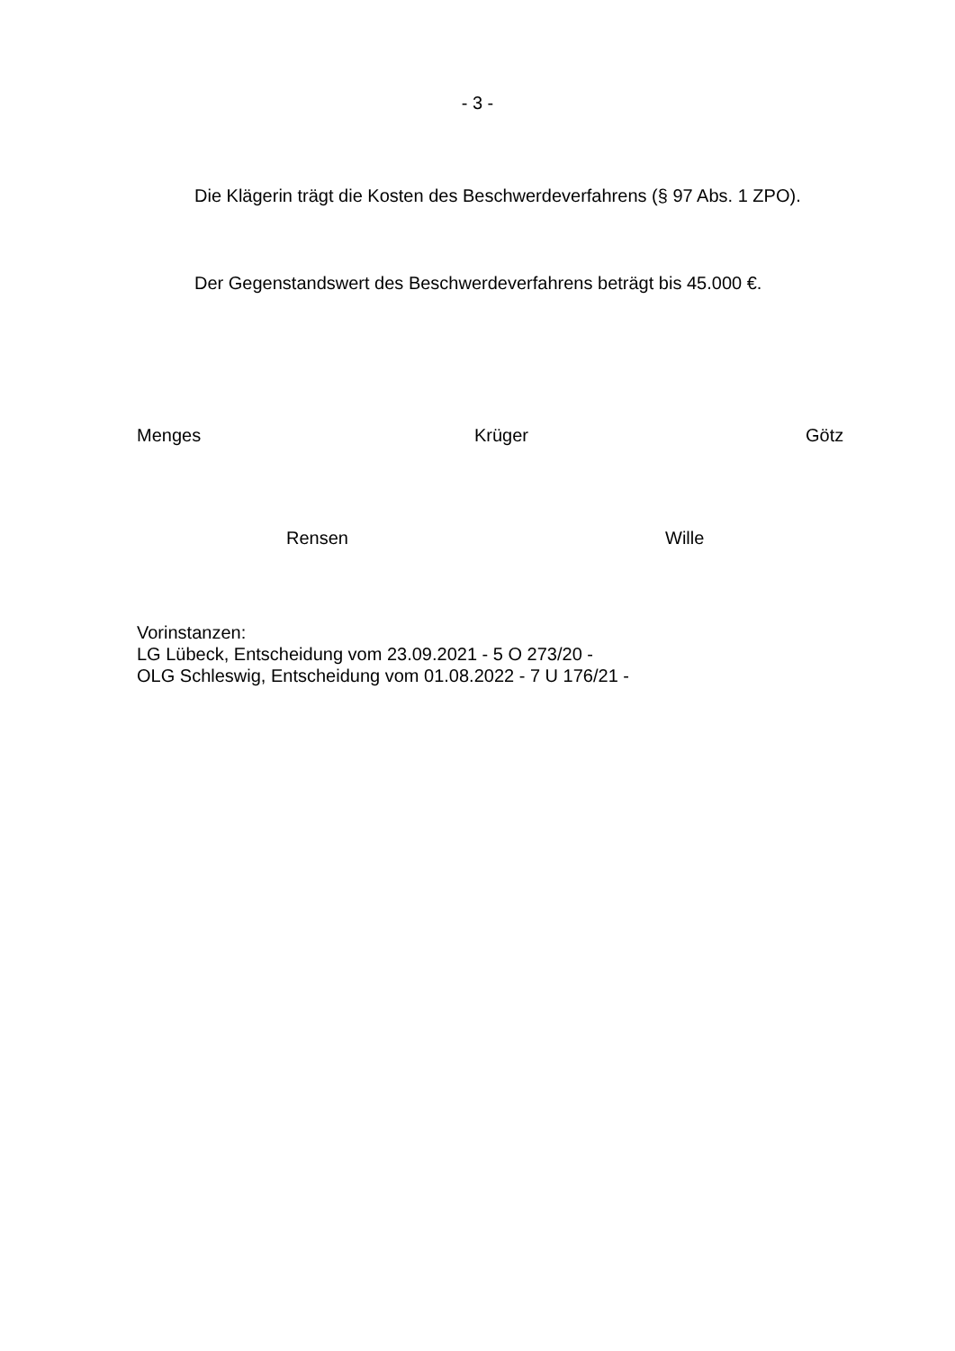- 3 -
Die Klägerin trägt die Kosten des Beschwerdeverfahrens (§ 97 Abs. 1 ZPO).
Der Gegenstandswert des Beschwerdeverfahrens beträgt bis 45.000 €.
Menges Krüger Götz
Rensen Wille
Vorinstanzen:
LG Lübeck, Entscheidung vom 23.09.2021 - 5 O 273/20 -
OLG Schleswig, Entscheidung vom 01.08.2022 - 7 U 176/21 -